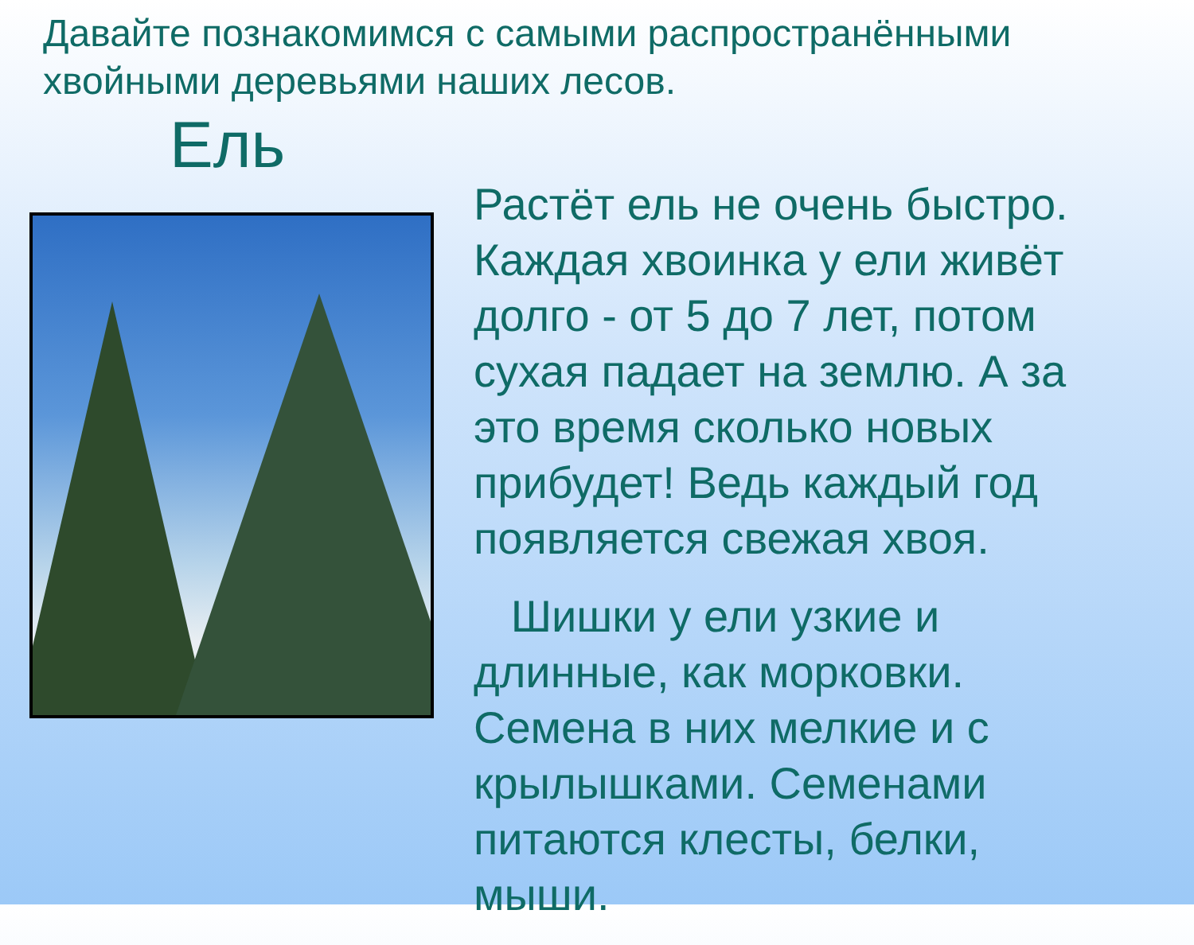Давайте познакомимся с самыми распространёнными хвойными деревьями наших лесов.
Ель
Растёт ель не очень быстро. Каждая хвоинка у ели живёт долго - от 5 до 7 лет, потом сухая падает на землю. А за это время сколько новых прибудет! Ведь каждый год появляется свежая хвоя.
Шишки у ели узкие и длинные, как морковки. Семена в них мелкие и с крылышками. Семенами питаются клесты, белки, мыши.